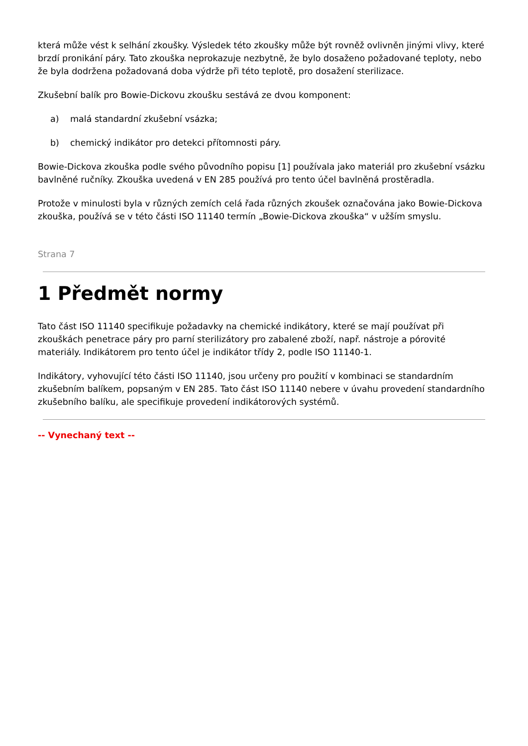která může vést k selhání zkoušky. Výsledek této zkoušky může být rovněž ovlivněn jinými vlivy, které brzdí pronikání páry. Tato zkouška neprokazuje nezbytně, že bylo dosaženo požadované teploty, nebo že byla dodržena požadovaná doba výdrže při této teplotě, pro dosažení sterilizace.
Zkušební balík pro Bowie-Dickovu zkoušku sestává ze dvou komponent:
a) malá standardní zkušební vsázka;
b) chemický indikátor pro detekci přítomnosti páry.
Bowie-Dickova zkouška podle svého původního popisu [1] používala jako materiál pro zkušební vsázku bavlněné ručníky. Zkouška uvedená v EN 285 používá pro tento účel bavlněná prostěradla.
Protože v minulosti byla v různých zemích celá řada různých zkoušek označována jako Bowie-Dickova zkouška, používá se v této části ISO 11140 termín „Bowie-Dickova zkouška“ v užším smyslu.
Strana 7
1 Předmět normy
Tato část ISO 11140 specifikuje požadavky na chemické indikátory, které se mají používat při zkouškách penetrace páry pro parní sterilizátory pro zabalené zboží, např. nástroje a pórovité materiály. Indikátorem pro tento účel je indikátor třídy 2, podle ISO 11140-1.
Indikátory, vyhovující této části ISO 11140, jsou určeny pro použití v kombinaci se standardním zkušebním balíkem, popsaným v EN 285. Tato část ISO 11140 nebere v úvahu provedení standardního zkušebního balíku, ale specifikuje provedení indikátorových systémů.
-- Vynechaný text --